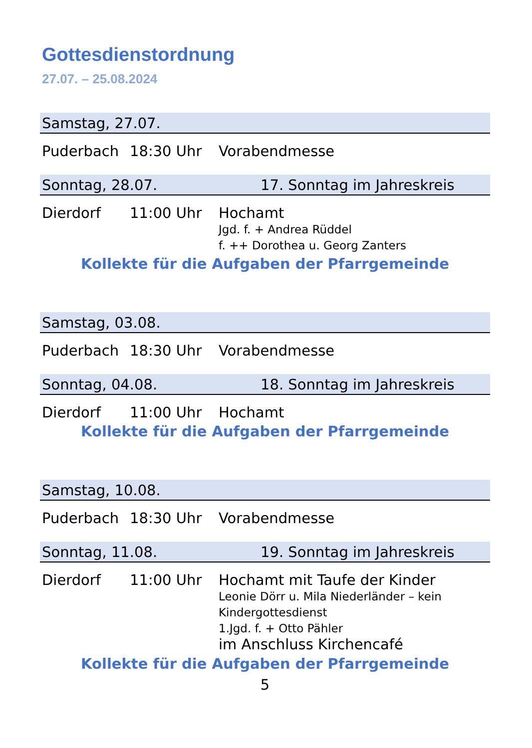Gottesdienstordnung
27.07. – 25.08.2024
Samstag, 27.07.
Puderbach 18:30 Uhr Vorabendmesse
Sonntag, 28.07. 17. Sonntag im Jahreskreis
Dierdorf 11:00 Uhr Hochamt
Jgd. f. + Andrea Rüddel
f. ++ Dorothea u. Georg Zanters
Kollekte für die Aufgaben der Pfarrgemeinde
Samstag, 03.08.
Puderbach 18:30 Uhr Vorabendmesse
Sonntag, 04.08. 18. Sonntag im Jahreskreis
Dierdorf 11:00 Uhr Hochamt
Kollekte für die Aufgaben der Pfarrgemeinde
Samstag, 10.08.
Puderbach 18:30 Uhr Vorabendmesse
Sonntag, 11.08. 19. Sonntag im Jahreskreis
Dierdorf 11:00 Uhr Hochamt mit Taufe der Kinder
Leonie Dörr u. Mila Niederländer – kein
Kindergottesdienst
1.Jgd. f. + Otto Pähler
im Anschluss Kirchencafé
Kollekte für die Aufgaben der Pfarrgemeinde
5